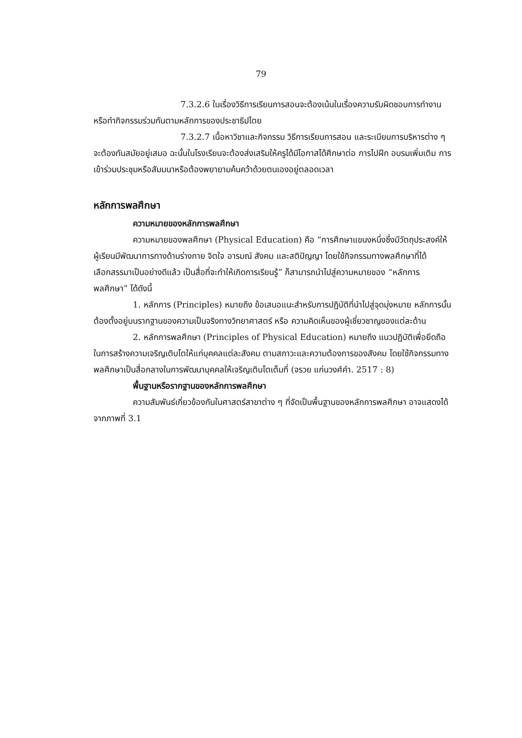79
7.3.2.6 ในเรื่องวิธีการเรียนการสอนจะต้องเน้นในเรื่องความรับผิดชอบการทำงานหรือทำกิจกรรมร่วมกันตามหลักการของประชาธิปไตย
7.3.2.7 เนื้อหาวิชาและกิจกรรม วิธีการเรียนการสอน และระเบียบการบริหารต่าง ๆ จะต้องทันสมัยอยู่เสมอ ฉะนั้นในโรงเรียนจะต้องส่งเสริมให้ครูได้มีโอกาสได้ศึกษาต่อ การไปฝึก อบรมเพิ่มเติม การเข้าร่วมประชุมหรือสัมมนาหรือต้องพยายามค้นคว้าด้วยตนเองอยู่ตลอดเวลา
หลักการพลศึกษา
ความหมายของหลักการพลศึกษา
ความหมายของพลศึกษา (Physical Education) คือ “การศึกษาแขนงหนึ่งซึ่งมีวัตถุประสงค์ให้ผู้เรียนมีพัฒนาการทางด้านร่างกาย จิตใจ อารมณ์ สังคม และสติปัญญา โดยใช้กิจกรรมทางพลศึกษาที่ได้เลือกสรรมาเป็นอย่างดีแล้ว เป็นสื่อที่จะทำให้เกิดการเรียนรู้” ก็สามารถนำไปสู่ความหมายของ “หลักการพลศึกษา” ได้ดังนี้
1. หลักการ (Principles) หมายถึง ข้อเสนอแนะสำหรับการปฏิบัติที่นำไปสู่จุดมุ่งหมาย หลักการนั้นต้องตั้งอยู่บนรากฐานของความเป็นจริงทางวิทยาศาสตร์ หรือ ความคิดเห็นของผู้เชี่ยวชาญของแต่ละด้าน
2. หลักการพลศึกษา (Principles of Physical Education) หมายถึง แนวปฏิบัติเพื่อยึดถือในการสร้างความเจริญเติบโตให้แก่บุคคลแต่ละสังคม ตามสภาวะและความต้องการของสังคม โดยใช้กิจกรรมทางพลศึกษาเป็นสื่อกลางในการพัฒนาบุคคลให้เจริญเติบโตเต็มที่ (จรวย แก่นวงศ์คำ. 2517 : 8)
พื้นฐานหรือรากฐานของหลักการพลศึกษา
ความสัมพันธ์เกี่ยวข้องกันในศาสตร์สาขาต่าง ๆ ที่จัดเป็นพื้นฐานของหลักการพลศึกษา อาจแสดงได้จากภาพที่ 3.1